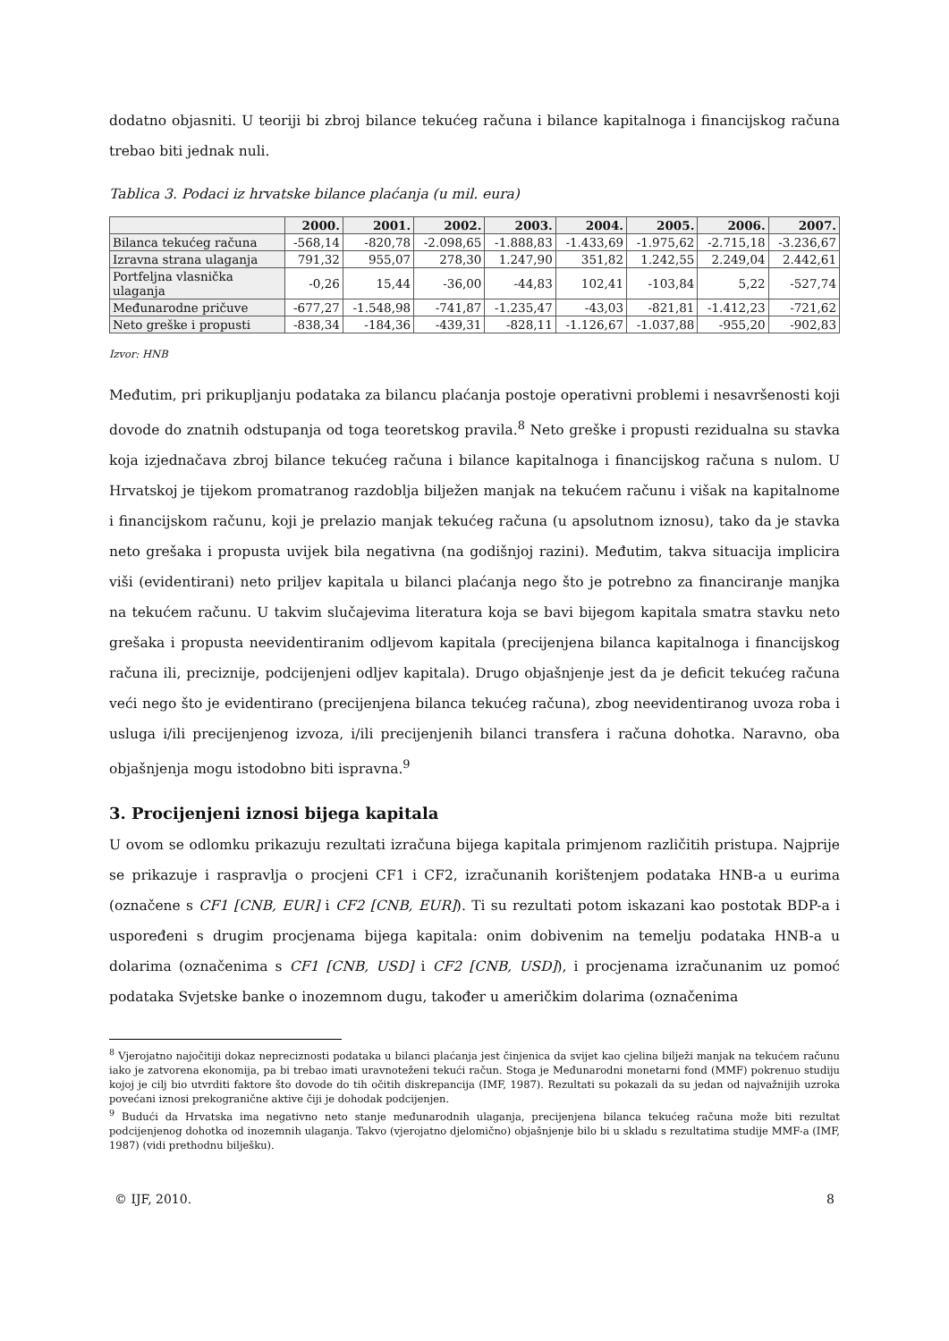dodatno objasniti. U teoriji bi zbroj bilance tekućeg računa i bilance kapitalnoga i financijskog računa trebao biti jednak nuli.
Tablica 3. Podaci iz hrvatske bilance plaćanja (u mil. eura)
| | 2000. | 2001. | 2002. | 2003. | 2004. | 2005. | 2006. | 2007. |
| --- | --- | --- | --- | --- | --- | --- | --- | --- |
| Bilanca tekućeg računa | -568,14 | -820,78 | -2.098,65 | -1.888,83 | -1.433,69 | -1.975,62 | -2.715,18 | -3.236,67 |
| Izravna strana ulaganja | 791,32 | 955,07 | 278,30 | 1.247,90 | 351,82 | 1.242,55 | 2.249,04 | 2.442,61 |
| Portfeljna vlasnička ulaganja | -0,26 | 15,44 | -36,00 | -44,83 | 102,41 | -103,84 | 5,22 | -527,74 |
| Međunarodne pričuve | -677,27 | -1.548,98 | -741,87 | -1.235,47 | -43,03 | -821,81 | -1.412,23 | -721,62 |
| Neto greške i propusti | -838,34 | -184,36 | -439,31 | -828,11 | -1.126,67 | -1.037,88 | -955,20 | -902,83 |
Izvor: HNB
Međutim, pri prikupljanju podataka za bilancu plaćanja postoje operativni problemi i nesavršenosti koji dovode do znatnih odstupanja od toga teoretskog pravila.<sup>8</sup> Neto greške i propusti rezidualna su stavka koja izjednačava zbroj bilance tekućeg računa i bilance kapitalnoga i financijskog računa s nulom. U Hrvatskoj je tijekom promatranog razdoblja bilježen manjak na tekućem računu i višak na kapitalnome i financijskom računu, koji je prelazio manjak tekućeg računa (u apsolutnom iznosu), tako da je stavka neto grešaka i propusta uvijek bila negativna (na godišnjoj razini). Međutim, takva situacija implicira viši (evidentirani) neto priljev kapitala u bilanci plaćanja nego što je potrebno za financiranje manjka na tekućem računu. U takvim slučajevima literatura koja se bavi bijegom kapitala smatra stavku neto grešaka i propusta neevidentiranim odljevom kapitala (precijenjena bilanca kapitalnoga i financijskog računa ili, preciznije, podcijenjeni odljev kapitala). Drugo objašnjenje jest da je deficit tekućeg računa veći nego što je evidentirano (precijenjena bilanca tekućeg računa), zbog neevidentiranog uvoza roba i usluga i/ili precijenjenog izvoza, i/ili precijenjenih bilanci transfera i računa dohotka. Naravno, oba objašnjenja mogu istodobno biti ispravna.<sup>9</sup>
3. Procijenjeni iznosi bijega kapitala
U ovom se odlomku prikazuju rezultati izračuna bijega kapitala primjenom različitih pristupa. Najprije se prikazuje i raspravlja o procjeni CF1 i CF2, izračunanih korištenjem podataka HNB-a u eurima (označene s CF1 [CNB, EUR] i CF2 [CNB, EUR]). Ti su rezultati potom iskazani kao postotak BDP-a i uspoređeni s drugim procjenama bijega kapitala: onim dobivenim na temelju podataka HNB-a u dolarima (označenima s CF1 [CNB, USD] i CF2 [CNB, USD]), i procjenama izračunanim uz pomoć podataka Svjetske banke o inozemnom dugu, također u američkim dolarima (označenima
<sup>8</sup> Vjerojatno najočitiji dokaz nepreciznosti podataka u bilanci plaćanja jest činjenica da svijet kao cjelina bilježi manjak na tekućem računu iako je zatvorena ekonomija, pa bi trebao imati uravnoteženi tekući račun. Stoga je Međunarodni monetarni fond (MMF) pokrenuo studiju kojoj je cilj bio utvrditi faktore što dovode do tih očitih diskrepancija (IMF, 1987). Rezultati su pokazali da su jedan od najvažnijih uzroka povećani iznosi prekogranične aktive čiji je dohodak podcijenjen.
<sup>9</sup> Budući da Hrvatska ima negativno neto stanje međunarodnih ulaganja, precijenjena bilanca tekućeg računa može biti rezultat podcijenjenog dohotka od inozemnih ulaganja. Takvo (vjerojatno djelomično) objašnjenje bilo bi u skladu s rezultatima studije MMF-a (IMF, 1987) (vidi prethodnu bilješku).
© IJF, 2010. 8